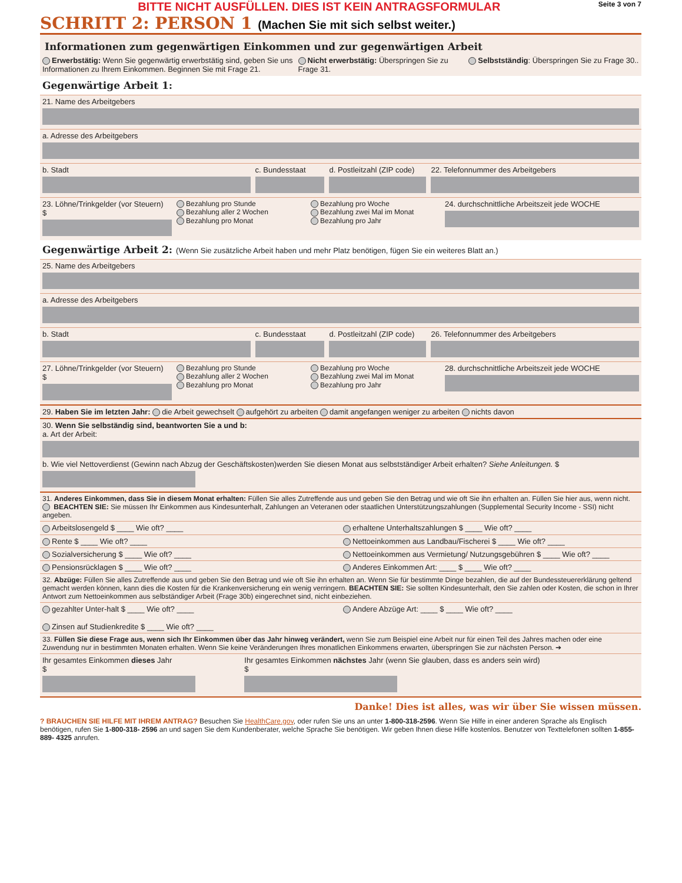BITTE NICHT AUSFÜLLEN. DIES IST KEIN ANTRAGSFORMULAR Seite 3 von 7
SCHRITT 2: PERSON 1 (Machen Sie mit sich selbst weiter.)
Informationen zum gegenwärtigen Einkommen und zur gegenwärtigen Arbeit
Erwerbstätig: Wenn Sie gegenwärtig erwerbstätig sind, geben Sie uns Informationen zu Ihrem Einkommen. Beginnen Sie mit Frage 21.
Nicht erwerbstätig: Überspringen Sie zu Frage 31.
Selbstständig: Überspringen Sie zu Frage 30..
Gegenwärtige Arbeit 1:
21. Name des Arbeitgebers
a. Adresse des Arbeitgebers
b. Stadt c. Bundesstaat d. Postleitzahl (ZIP code) 22. Telefonnummer des Arbeitgebers
23. Löhne/Trinkgelder (vor Steuern)
$
Bezahlung pro Stunde
Bezahlung aller 2 Wochen
Bezahlung pro Monat
Bezahlung pro Woche
Bezahlung zwei Mal im Monat
Bezahlung pro Jahr
24. durchschnittliche Arbeitszeit jede WOCHE
Gegenwärtige Arbeit 2: (Wenn Sie zusätzliche Arbeit haben und mehr Platz benötigen, fügen Sie ein weiteres Blatt an.)
25. Name des Arbeitgebers
a. Adresse des Arbeitgebers
b. Stadt c. Bundesstaat d. Postleitzahl (ZIP code) 26. Telefonnummer des Arbeitgebers
27. Löhne/Trinkgelder (vor Steuern)
$
Bezahlung pro Stunde
Bezahlung aller 2 Wochen
Bezahlung pro Monat
Bezahlung pro Woche
Bezahlung zwei Mal im Monat
Bezahlung pro Jahr
28. durchschnittliche Arbeitszeit jede WOCHE
29. Haben Sie im letzten Jahr: die Arbeit gewechselt aufgehört zu arbeiten damit angefangen weniger zu arbeiten nichts davon
30. Wenn Sie selbständig sind, beantworten Sie a und b:
a. Art der Arbeit:
b. Wie viel Nettoverdienst (Gewinn nach Abzug der Geschäftskosten)werden Sie diesen Monat aus selbstständiger Arbeit erhalten? Siehe Anleitungen. $
31. Anderes Einkommen, dass Sie in diesem Monat erhalten: Füllen Sie alles Zutreffende aus und geben Sie den Betrag und wie oft Sie ihn erhalten an. Füllen Sie hier aus, wenn nicht. BEACHTEN SIE: Sie müssen Ihr Einkommen aus Kindesunterhalt, Zahlungen an Veteranen oder staatlichen Unterstützungszahlungen (Supplemental Security Income - SSI) nicht angeben.
Arbeitslosengeld $ ____ Wie oft? ____
erhaltene Unterhaltszahlungen $ ____ Wie oft? ____
Rente $ ____ Wie oft? ____ Nettoeinkommen aus Landbau/Fischerei $ ____ Wie oft? ____
Sozialversicherung $ ____ Wie oft? ____
Nettoeinkommen aus Vermietung/ Nutzungsgebühren $ ____ Wie oft? ____
Pensionsrücklagen $ ____ Wie oft? ____
Anderes Einkommen Art: ____ $ ____ Wie oft? ____
32. Abzüge: Füllen Sie alles Zutreffende aus und geben Sie den Betrag und wie oft Sie ihn erhalten an. Wenn Sie für bestimmte Dinge bezahlen, die auf der Bundessteuererklärung geltend gemacht werden können, kann dies die Kosten für die Krankenversicherung ein wenig verringern. BEACHTEN SIE: Sie sollten Kindesunterhalt, den Sie zahlen oder Kosten, die schon in Ihrer Antwort zum Nettoeinkommen aus selbständiger Arbeit (Frage 30b) eingerechnet sind, nicht einbeziehen.
gezahlter Unter-halt $ ____ Wie oft? ____
Zinsen auf Studienkredite $ ____ Wie oft? ____
Andere Abzüge Art: ____ $ ____ Wie oft? ____
33. Füllen Sie diese Frage aus, wenn sich Ihr Einkommen über das Jahr hinweg verändert, wenn Sie zum Beispiel eine Arbeit nur für einen Teil des Jahres machen oder eine Zuwendung nur in bestimmten Monaten erhalten. Wenn Sie keine Veränderungen Ihres monatlichen Einkommens erwarten, überspringen Sie zur nächsten Person. ➔
Ihr gesamtes Einkommen dieses Jahr
$
Ihr gesamtes Einkommen nächstes Jahr (wenn Sie glauben, dass es anders sein wird)
$
Danke! Dies ist alles, was wir über Sie wissen müssen.
? BRAUCHEN SIE HILFE MIT IHREM ANTRAG? Besuchen Sie HealthCare.gov, oder rufen Sie uns an unter 1-800-318-2596. Wenn Sie Hilfe in einer anderen Sprache als Englisch benötigen, rufen Sie 1-800-318- 2596 an und sagen Sie dem Kundenberater, welche Sprache Sie benötigen. Wir geben Ihnen diese Hilfe kostenlos. Benutzer von Texttelefonen sollten 1-855-889- 4325 anrufen.